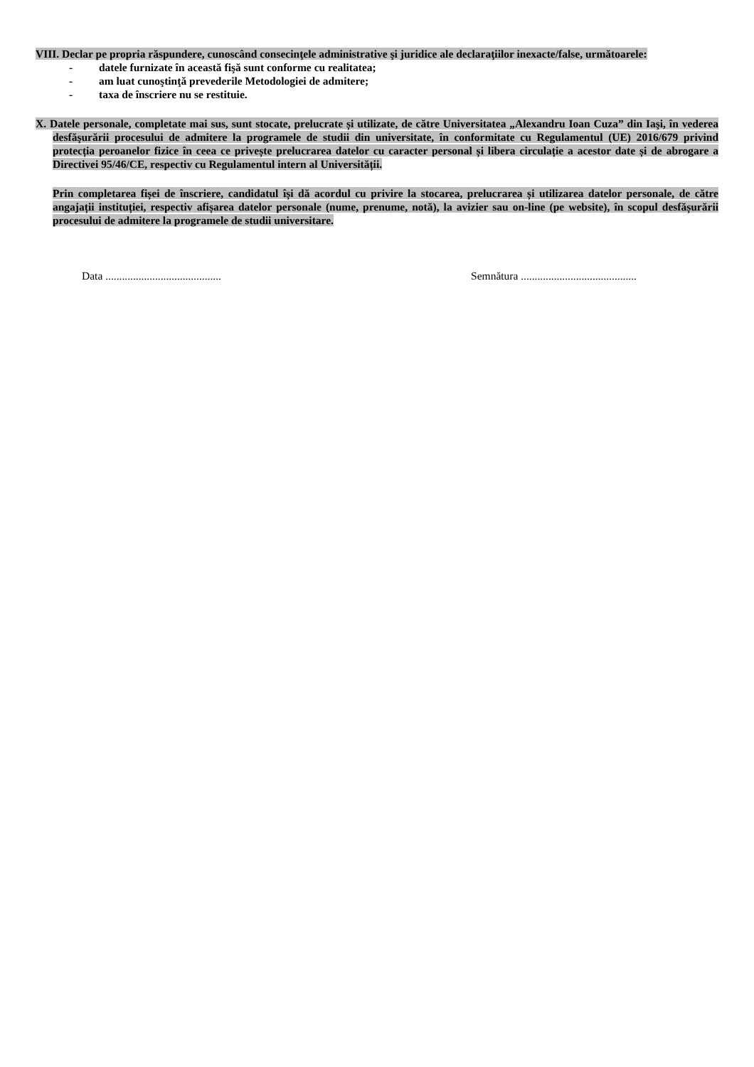VIII. Declar pe propria răspundere, cunoscând consecinţele administrative şi juridice ale declaraţiilor inexacte/false, următoarele:
- datele furnizate în această fişă sunt conforme cu realitatea;
- am luat cunoştinţă prevederile Metodologiei de admitere;
- taxa de înscriere nu se restituie.
X. Datele personale, completate mai sus, sunt stocate, prelucrate și utilizate, de către Universitatea „Alexandru Ioan Cuza” din Iaşi, în vederea desfăşurării procesului de admitere la programele de studii din universitate, în conformitate cu Regulamentul (UE) 2016/679 privind protecția peroanelor fizice în ceea ce privește prelucrarea datelor cu caracter personal și libera circulație a acestor date și de abrogare a Directivei 95/46/CE, respectiv cu Regulamentul intern al Universității.
Prin completarea fișei de înscriere, candidatul își dă acordul cu privire la stocarea, prelucrarea și utilizarea datelor personale, de către angajații instituției, respectiv afișarea datelor personale (nume, prenume, notă), la avizier sau on-line (pe website), în scopul desfășurării procesului de admitere la programele de studii universitare.
Data ..........................................
Semnătura ..........................................